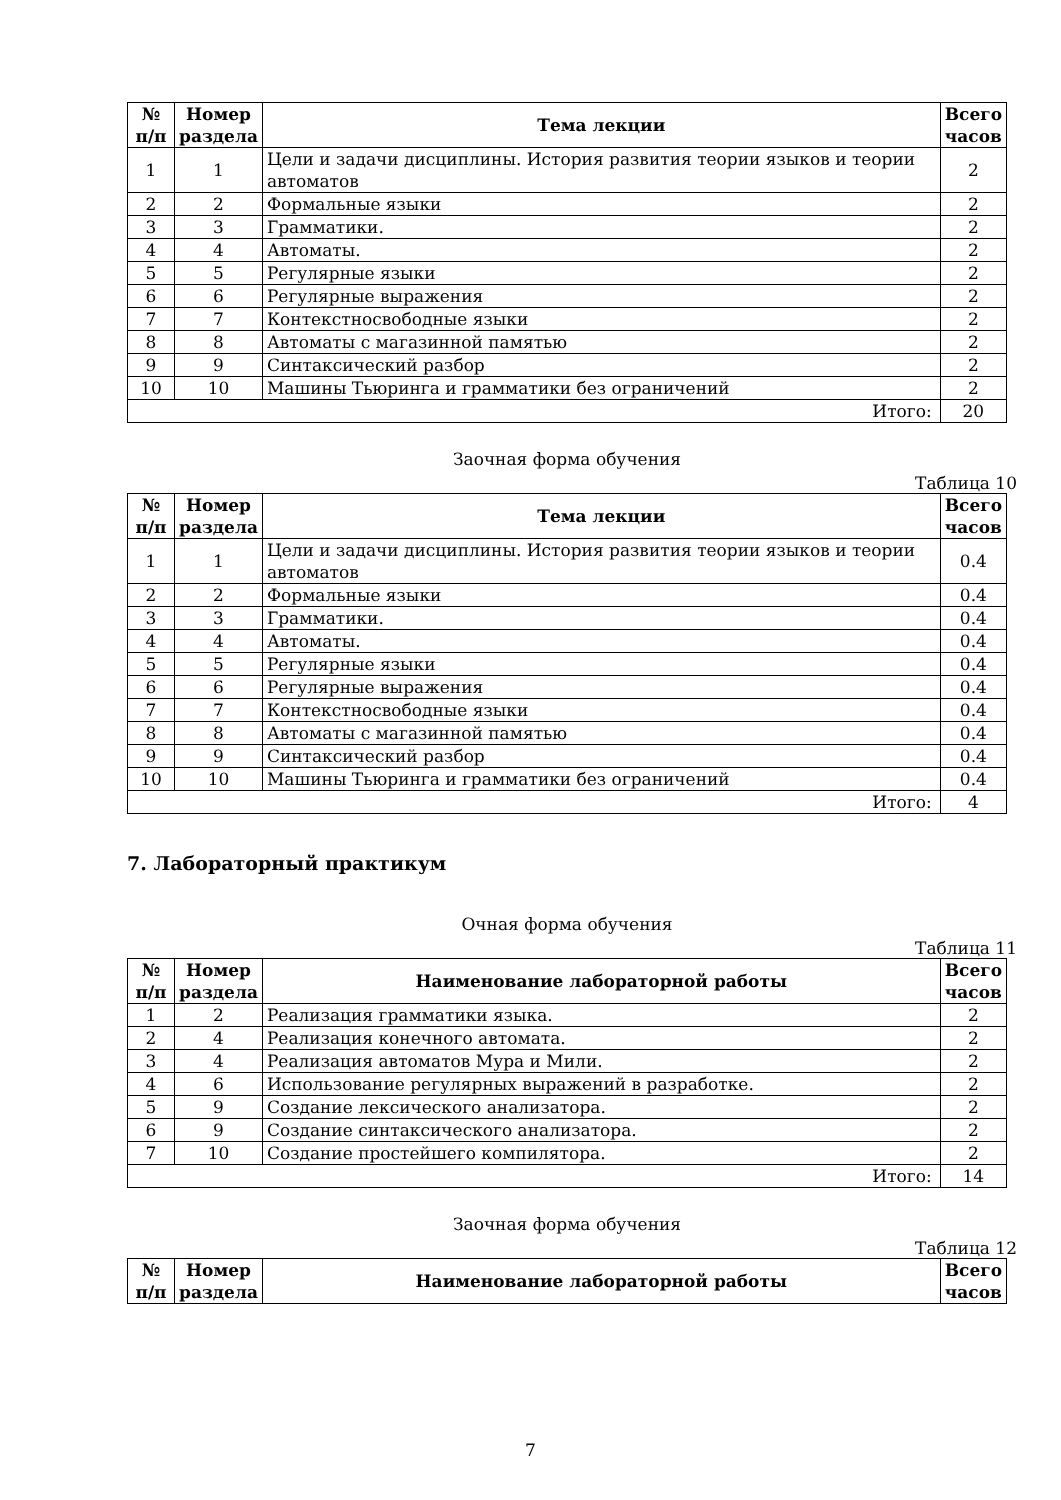| № п/п | Номер раздела | Тема лекции | Всего часов |
| --- | --- | --- | --- |
| 1 | 1 | Цели и задачи дисциплины. История развития теории языков и теории автоматов | 2 |
| 2 | 2 | Формальные языки | 2 |
| 3 | 3 | Грамматики. | 2 |
| 4 | 4 | Автоматы. | 2 |
| 5 | 5 | Регулярные языки | 2 |
| 6 | 6 | Регулярные выражения | 2 |
| 7 | 7 | Контекстносвободные языки | 2 |
| 8 | 8 | Автоматы с магазинной памятью | 2 |
| 9 | 9 | Синтаксический разбор | 2 |
| 10 | 10 | Машины Тьюринга и грамматики без ограничений | 2 |
| Итого: | | | 20 |
Заочная форма обучения
Таблица 10
| № п/п | Номер раздела | Тема лекции | Всего часов |
| --- | --- | --- | --- |
| 1 | 1 | Цели и задачи дисциплины. История развития теории языков и теории автоматов | 0.4 |
| 2 | 2 | Формальные языки | 0.4 |
| 3 | 3 | Грамматики. | 0.4 |
| 4 | 4 | Автоматы. | 0.4 |
| 5 | 5 | Регулярные языки | 0.4 |
| 6 | 6 | Регулярные выражения | 0.4 |
| 7 | 7 | Контекстносвободные языки | 0.4 |
| 8 | 8 | Автоматы с магазинной памятью | 0.4 |
| 9 | 9 | Синтаксический разбор | 0.4 |
| 10 | 10 | Машины Тьюринга и грамматики без ограничений | 0.4 |
| Итого: | | | 4 |
7. Лабораторный практикум
Очная форма обучения
Таблица 11
| № п/п | Номер раздела | Наименование лабораторной работы | Всего часов |
| --- | --- | --- | --- |
| 1 | 2 | Реализация грамматики языка. | 2 |
| 2 | 4 | Реализация конечного автомата. | 2 |
| 3 | 4 | Реализация автоматов Мура и Мили. | 2 |
| 4 | 6 | Использование регулярных выражений в разработке. | 2 |
| 5 | 9 | Создание лексического анализатора. | 2 |
| 6 | 9 | Создание синтаксического анализатора. | 2 |
| 7 | 10 | Создание простейшего компилятора. | 2 |
| Итого: | | | 14 |
Заочная форма обучения
Таблица 12
| № п/п | Номер раздела | Наименование лабораторной работы | Всего часов |
| --- | --- | --- | --- |
7